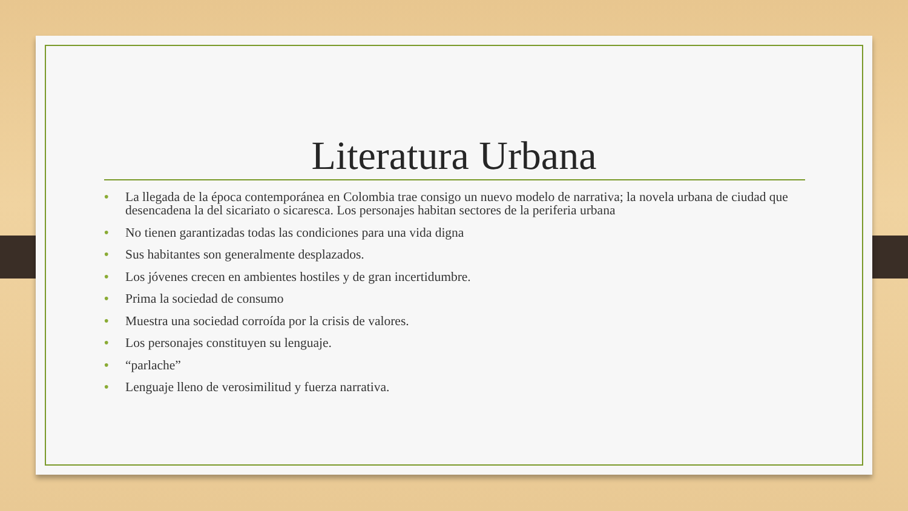Literatura Urbana
• La llegada de la época contemporánea en Colombia trae consigo un nuevo modelo de narrativa; la novela urbana de ciudad que desencadena la del sicariato o sicaresca. Los personajes habitan sectores de la periferia urbana
• No tienen garantizadas todas las condiciones para una vida digna
• Sus habitantes son generalmente desplazados.
• Los jóvenes crecen en ambientes hostiles y de gran incertidumbre.
• Prima la sociedad de consumo
• Muestra una sociedad corroída por la crisis de valores.
• Los personajes constituyen su lenguaje.
• “parlache”
• Lenguaje lleno de verosimilitud y fuerza narrativa.